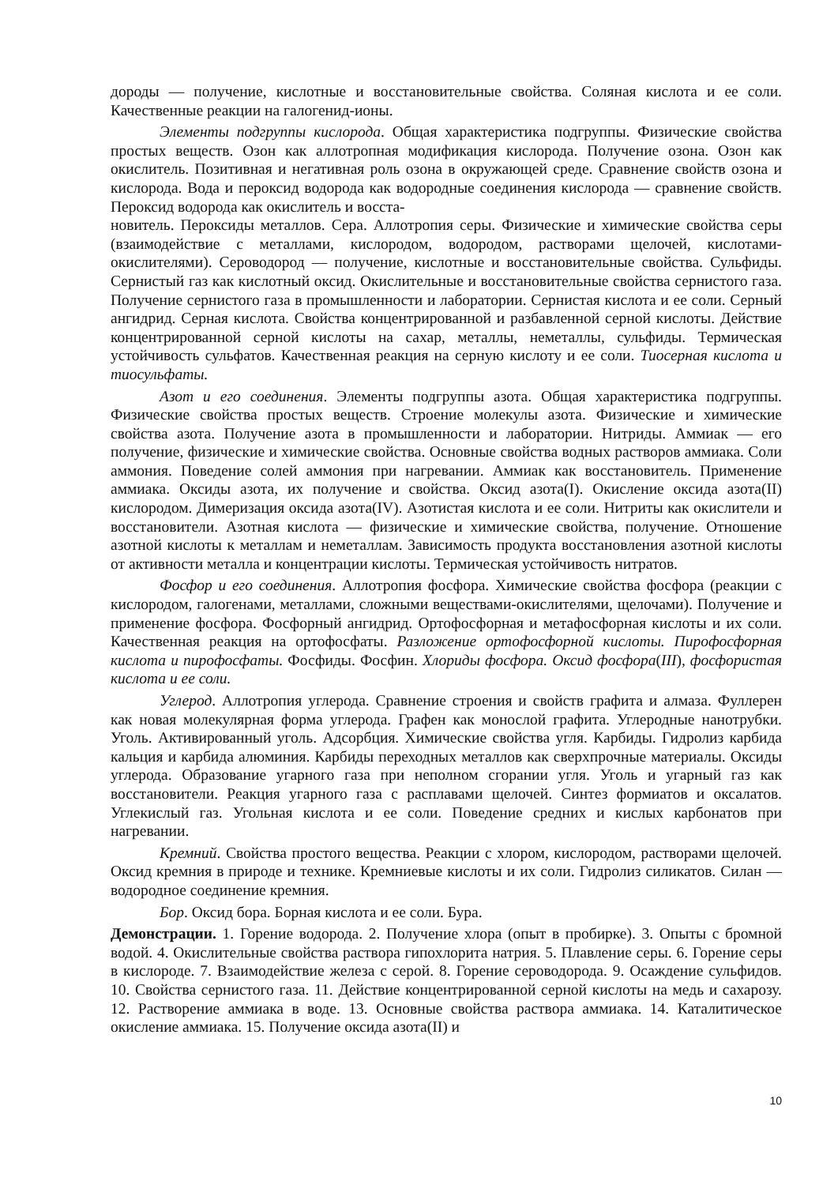дороды — получение, кислотные и восстановительные свойства. Соляная кислота и ее соли. Качественные реакции на галогенид-ионы.
Элементы подгруппы кислорода. Общая характеристика подгруппы. Физические свойства простых веществ. Озон как аллотропная модификация кислорода. Получение озона. Озон как окислитель. Позитивная и негативная роль озона в окружающей среде. Сравнение свойств озона и кислорода. Вода и пероксид водорода как водородные соединения кислорода — сравнение свойств. Пероксид водорода как окислитель и восста-
новитель. Пероксиды металлов. Сера. Аллотропия серы. Физические и химические свойства серы (взаимодействие с металлами, кислородом, водородом, растворами щелочей, кислотами-окислителями). Сероводород — получение, кислотные и восстановительные свойства. Сульфиды. Сернистый газ как кислотный оксид. Окислительные и восстановительные свойства сернистого газа. Получение сернистого газа в промышленности и лаборатории. Сернистая кислота и ее соли. Серный ангидрид. Серная кислота. Свойства концентрированной и разбавленной серной кислоты. Действие концентрированной серной кислоты на сахар, металлы, неметаллы, сульфиды. Термическая устойчивость сульфатов. Качественная реакция на серную кислоту и ее соли. Тиосерная кислота и тиосульфаты.
Азот и его соединения. Элементы подгруппы азота. Общая характеристика подгруппы. Физические свойства простых веществ. Строение молекулы азота. Физические и химические свойства азота. Получение азота в промышленности и лаборатории. Нитриды. Аммиак — его получение, физические и химические свойства. Основные свойства водных растворов аммиака. Соли аммония. Поведение солей аммония при нагревании. Аммиак как восстановитель. Применение аммиака. Оксиды азота, их получение и свойства. Оксид азота(I). Окисление оксида азота(II) кислородом. Димеризация оксида азота(IV). Азотистая кислота и ее соли. Нитриты как окислители и восстановители. Азотная кислота — физические и химические свойства, получение. Отношение азотной кислоты к металлам и неметаллам. Зависимость продукта восстановления азотной кислоты от активности металла и концентрации кислоты. Термическая устойчивость нитратов.
Фосфор и его соединения. Аллотропия фосфора. Химические свойства фосфора (реакции с кислородом, галогенами, металлами, сложными веществами-окислителями, щелочами). Получение и применение фосфора. Фосфорный ангидрид. Ортофосфорная и метафосфорная кислоты и их соли. Качественная реакция на ортофосфаты. Разложение ортофосфорной кислоты. Пирофосфорная кислота и пирофосфаты. Фосфиды. Фосфин. Хлориды фосфора. Оксид фосфора(III), фосфористая кислота и ее соли.
Углерод. Аллотропия углерода. Сравнение строения и свойств графита и алмаза. Фуллерен как новая молекулярная форма углерода. Графен как монослой графита. Углеродные нанотрубки. Уголь. Активированный уголь. Адсорбция. Химические свойства угля. Карбиды. Гидролиз карбида кальция и карбида алюминия. Карбиды переходных металлов как сверхпрочные материалы. Оксиды углерода. Образование угарного газа при неполном сгорании угля. Уголь и угарный газ как восстановители. Реакция угарного газа с расплавами щелочей. Синтез формиатов и оксалатов. Углекислый газ. Угольная кислота и ее соли. Поведение средних и кислых карбонатов при нагревании.
Кремний. Свойства простого вещества. Реакции с хлором, кислородом, растворами щелочей. Оксид кремния в природе и технике. Кремниевые кислоты и их соли. Гидролиз силикатов. Силан — водородное соединение кремния.
Бор. Оксид бора. Борная кислота и ее соли. Бура.
Демонстрации. 1. Горение водорода. 2. Получение хлора (опыт в пробирке). 3. Опыты с бромной водой. 4. Окислительные свойства раствора гипохлорита натрия. 5. Плавление серы. 6. Горение серы в кислороде. 7. Взаимодействие железа с серой. 8. Горение сероводорода. 9. Осаждение сульфидов. 10. Свойства сернистого газа. 11. Действие концентрированной серной кислоты на медь и сахарозу. 12. Растворение аммиака в воде. 13. Основные свойства раствора аммиака. 14. Каталитическое окисление аммиака. 15. Получение оксида азота(II) и
10